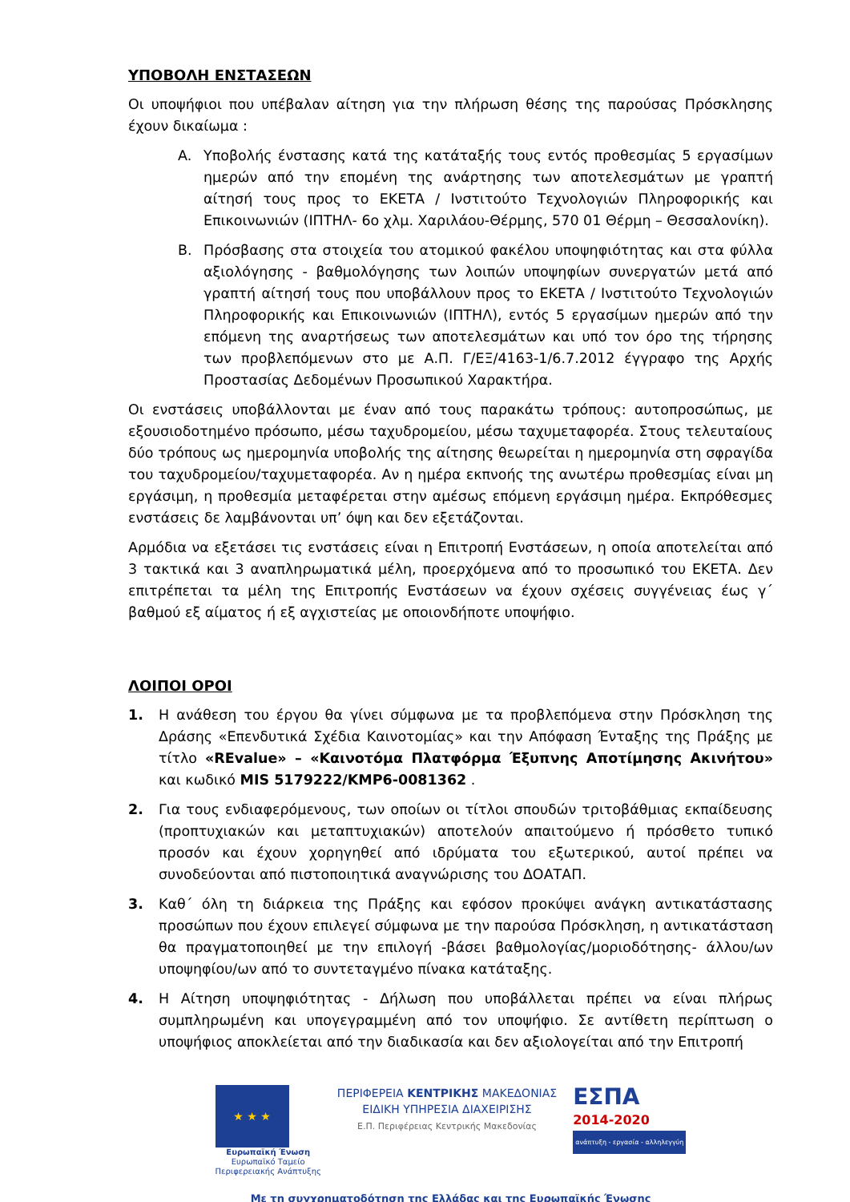ΥΠΟΒΟΛΗ ΕΝΣΤΑΣΕΩΝ
Οι υποψήφιοι που υπέβαλαν αίτηση για την πλήρωση θέσης της παρούσας Πρόσκλησης έχουν δικαίωμα :
A. Υποβολής ένστασης κατά της κατάταξής τους εντός προθεσμίας 5 εργασίμων ημερών από την επομένη της ανάρτησης των αποτελεσμάτων με γραπτή αίτησή τους προς το ΕΚΕΤΑ / Ινστιτούτο Τεχνολογιών Πληροφορικής και Επικοινωνιών (ΙΠΤΗΛ- 6ο χλμ. Χαριλάου-Θέρμης, 570 01 Θέρμη – Θεσσαλονίκη).
B. Πρόσβασης στα στοιχεία του ατομικού φακέλου υποψηφιότητας και στα φύλλα αξιολόγησης - βαθμολόγησης των λοιπών υποψηφίων συνεργατών μετά από γραπτή αίτησή τους που υποβάλλουν προς το ΕΚΕΤΑ / Ινστιτούτο Τεχνολογιών Πληροφορικής και Επικοινωνιών (ΙΠΤΗΛ), εντός 5 εργασίμων ημερών από την επόμενη της αναρτήσεως των αποτελεσμάτων και υπό τον όρο της τήρησης των προβλεπόμενων στο με Α.Π. Γ/ΕΞ/4163-1/6.7.2012 έγγραφο της Αρχής Προστασίας Δεδομένων Προσωπικού Χαρακτήρα.
Οι ενστάσεις υποβάλλονται με έναν από τους παρακάτω τρόπους: αυτοπροσώπως, με εξουσιοδοτημένο πρόσωπο, μέσω ταχυδρομείου, μέσω ταχυμεταφορέα. Στους τελευταίους δύο τρόπους ως ημερομηνία υποβολής της αίτησης θεωρείται η ημερομηνία στη σφραγίδα του ταχυδρομείου/ταχυμεταφορέα. Αν η ημέρα εκπνοής της ανωτέρω προθεσμίας είναι μη εργάσιμη, η προθεσμία μεταφέρεται στην αμέσως επόμενη εργάσιμη ημέρα. Εκπρόθεσμες ενστάσεις δε λαμβάνονται υπ’ όψη και δεν εξετάζονται.
Αρμόδια να εξετάσει τις ενστάσεις είναι η Επιτροπή Ενστάσεων, η οποία αποτελείται από 3 τακτικά και 3 αναπληρωματικά μέλη, προερχόμενα από το προσωπικό του ΕΚΕΤΑ. Δεν επιτρέπεται τα μέλη της Επιτροπής Ενστάσεων να έχουν σχέσεις συγγένειας έως γ΄ βαθμού εξ αίματος ή εξ αγχιστείας με οποιονδήποτε υποψήφιο.
ΛΟΙΠΟΙ ΟΡΟΙ
1. Η ανάθεση του έργου θα γίνει σύμφωνα με τα προβλεπόμενα στην Πρόσκληση της Δράσης «Επενδυτικά Σχέδια Καινοτομίας» και την Απόφαση Ένταξης της Πράξης με τίτλο «REvalue» – «Καινοτόμα Πλατφόρμα Έξυπνης Αποτίμησης Ακινήτου» και κωδικό MIS 5179222/ΚΜΡ6-0081362 .
2. Για τους ενδιαφερόμενους, των οποίων οι τίτλοι σπουδών τριτοβάθμιας εκπαίδευσης (προπτυχιακών και μεταπτυχιακών) αποτελούν απαιτούμενο ή πρόσθετο τυπικό προσόν και έχουν χορηγηθεί από ιδρύματα του εξωτερικού, αυτοί πρέπει να συνοδεύονται από πιστοποιητικά αναγνώρισης του ΔΟΑΤΑΠ.
3. Καθ΄ όλη τη διάρκεια της Πράξης και εφόσον προκύψει ανάγκη αντικατάστασης προσώπων που έχουν επιλεγεί σύμφωνα με την παρούσα Πρόσκληση, η αντικατάσταση θα πραγματοποιηθεί με την επιλογή -βάσει βαθμολογίας/μοριοδότησης- άλλου/ων υποψηφίου/ων από το συντεταγμένο πίνακα κατάταξης.
4. Η Αίτηση υποψηφιότητας - Δήλωση που υποβάλλεται πρέπει να είναι πλήρως συμπληρωμένη και υπογεγραμμένη από τον υποψήφιο. Σε αντίθετη περίπτωση ο υποψήφιος αποκλείεται από την διαδικασία και δεν αξιολογείται από την Επιτροπή
★ ★ ★
Ευρωπαϊκή Ένωση
Ευρωπαϊκό Ταμείο
Περιφερειακής Ανάπτυξης
ΠΕΡΙΦΕΡΕΙΑ ΚΕΝΤΡΙΚΗΣ ΜΑΚΕΔΟΝΙΑΣ
ΕΙΔΙΚΗ ΥΠΗΡΕΣΙΑ ΔΙΑΧΕΙΡΙΣΗΣ
Ε.Π. Περιφέρειας Κεντρικής Μακεδονίας
ΕΣΠΑ
2014-2020
ανάπτυξη - εργασία - αλληλεγγύη
Με τη συγχρηματοδότηση της Ελλάδας και της Ευρωπαϊκής Ένωσης